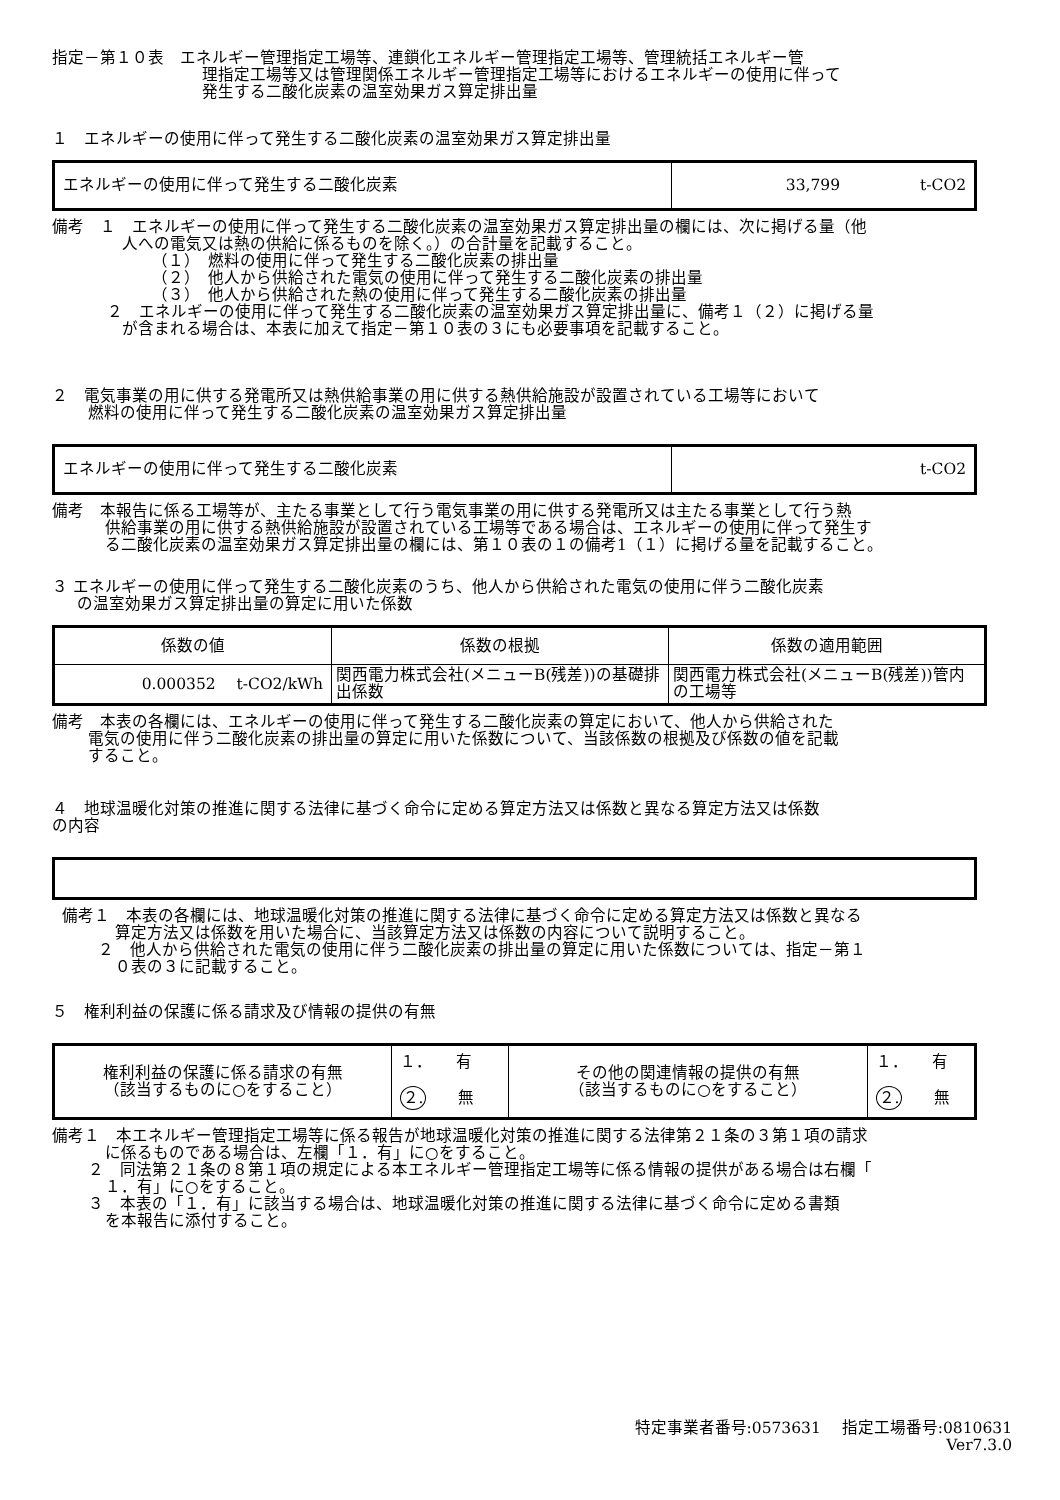指定－第１０表　エネルギー管理指定工場等、連鎖化エネルギー管理指定工場等、管理統括エネルギー管
理指定工場等又は管理関係エネルギー管理指定工場等におけるエネルギーの使用に伴って
発生する二酸化炭素の温室効果ガス算定排出量
１　エネルギーの使用に伴って発生する二酸化炭素の温室効果ガス算定排出量
| エネルギーの使用に伴って発生する二酸化炭素 | 33,799 t-CO2 |
備考　１　エネルギーの使用に伴って発生する二酸化炭素の温室効果ガス算定排出量の欄には、次に掲げる量（他
人への電気又は熱の供給に係るものを除く。）の合計量を記載すること。
（１）　燃料の使用に伴って発生する二酸化炭素の排出量
（２）　他人から供給された電気の使用に伴って発生する二酸化炭素の排出量
（３）　他人から供給された熱の使用に伴って発生する二酸化炭素の排出量
２　エネルギーの使用に伴って発生する二酸化炭素の温室効果ガス算定排出量に、備考１（２）に掲げる量
が含まれる場合は、本表に加えて指定－第１０表の３にも必要事項を記載すること。
２　電気事業の用に供する発電所又は熱供給事業の用に供する熱供給施設が設置されている工場等において
燃料の使用に伴って発生する二酸化炭素の温室効果ガス算定排出量
| エネルギーの使用に伴って発生する二酸化炭素 | t-CO2 |
備考　本報告に係る工場等が、主たる事業として行う電気事業の用に供する発電所又は主たる事業として行う熱
供給事業の用に供する熱供給施設が設置されている工場等である場合は、エネルギーの使用に伴って発生す
る二酸化炭素の温室効果ガス算定排出量の欄には、第１０表の１の備考1（１）に掲げる量を記載すること。
３ エネルギーの使用に伴って発生する二酸化炭素のうち、他人から供給された電気の使用に伴う二酸化炭素
の温室効果ガス算定排出量の算定に用いた係数
| 係数の値 | 係数の根拠 | 係数の適用範囲 |
| 0.000352 t-CO2/kWh | 関西電力株式会社(メニューB(残差))の基礎排出係数 | 関西電力株式会社(メニューB(残差))管内の工場等 |
備考　本表の各欄には、エネルギーの使用に伴って発生する二酸化炭素の算定において、他人から供給された
電気の使用に伴う二酸化炭素の排出量の算定に用いた係数について、当該係数の根拠及び係数の値を記載
すること。
４　地球温暖化対策の推進に関する法律に基づく命令に定める算定方法又は係数と異なる算定方法又は係数
の内容
備考１　本表の各欄には、地球温暖化対策の推進に関する法律に基づく命令に定める算定方法又は係数と異なる
算定方法又は係数を用いた場合に、当該算定方法又は係数の内容について説明すること。
２　他人から供給された電気の使用に伴う二酸化炭素の排出量の算定に用いた係数については、指定－第１
０表の３に記載すること。
５　権利利益の保護に係る請求及び情報の提供の有無
| 権利利益の保護に係る請求の有無 （該当するものに○をすること） | １． 有 | その他の関連情報の提供の有無 （該当するものに○をすること） | １． 有 |
| | ２. 無 | | ２. 無 |
備考１　本エネルギー管理指定工場等に係る報告が地球温暖化対策の推進に関する法律第２１条の３第１項の請求
に係るものである場合は、左欄「１．有」に○をすること。
２　同法第２１条の８第１項の規定による本エネルギー管理指定工場等に係る情報の提供がある場合は右欄「
１．有」に○をすること。
３　本表の「１．有」に該当する場合は、地球温暖化対策の推進に関する法律に基づく命令に定める書類
を本報告に添付すること。
特定事業者番号:0573631　 指定工場番号:0810631
Ver7.3.0